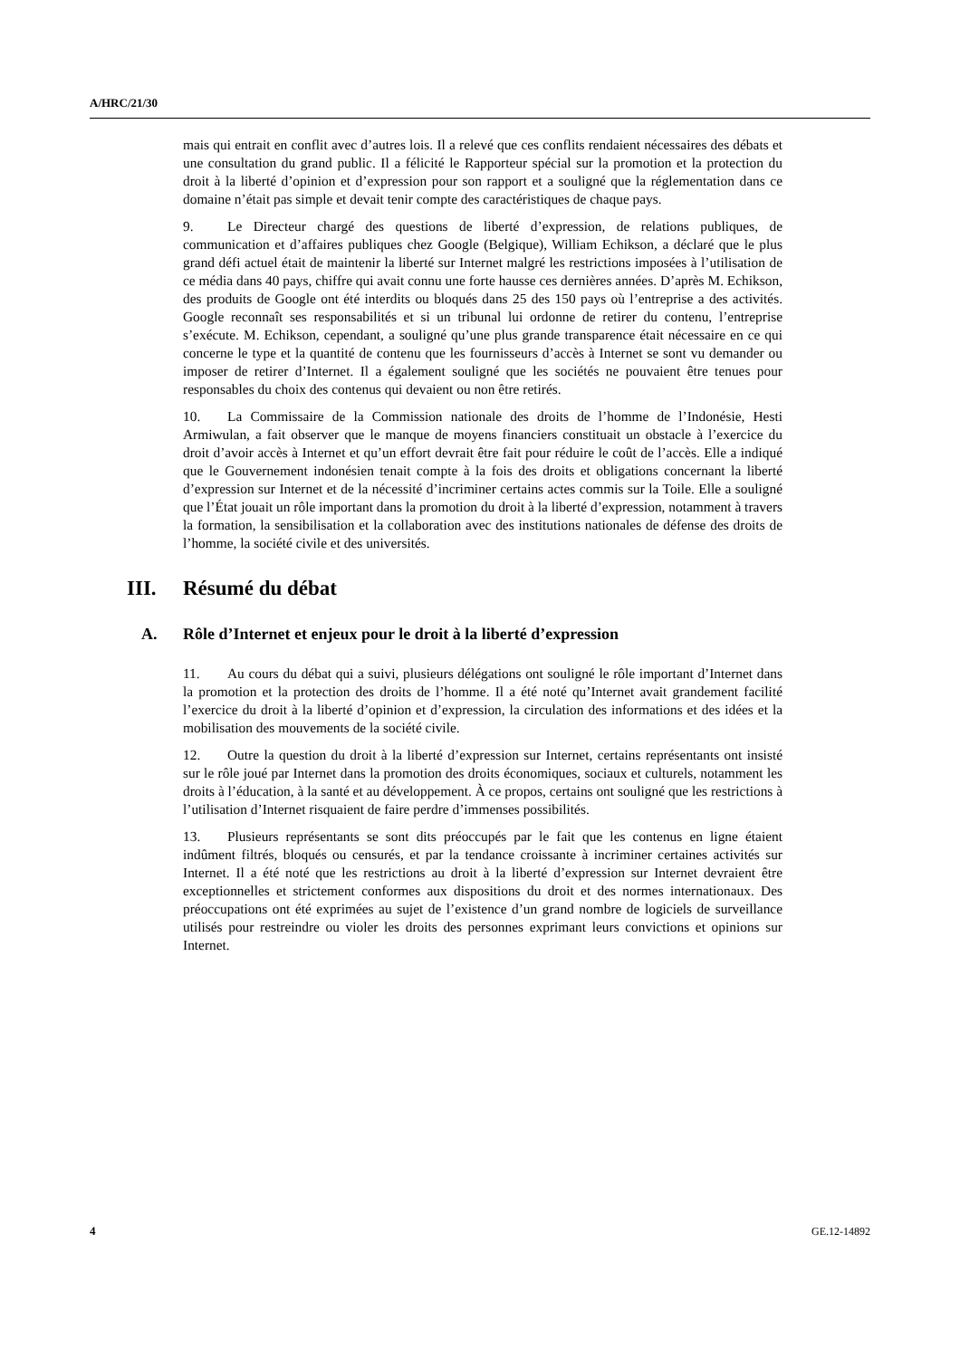A/HRC/21/30
mais qui entrait en conflit avec d’autres lois. Il a relevé que ces conflits rendaient nécessaires des débats et une consultation du grand public. Il a félicité le Rapporteur spécial sur la promotion et la protection du droit à la liberté d’opinion et d’expression pour son rapport et a souligné que la réglementation dans ce domaine n’était pas simple et devait tenir compte des caractéristiques de chaque pays.
9. Le Directeur chargé des questions de liberté d’expression, de relations publiques, de communication et d’affaires publiques chez Google (Belgique), William Echikson, a déclaré que le plus grand défi actuel était de maintenir la liberté sur Internet malgré les restrictions imposées à l’utilisation de ce média dans 40 pays, chiffre qui avait connu une forte hausse ces dernières années. D’après M. Echikson, des produits de Google ont été interdits ou bloqués dans 25 des 150 pays où l’entreprise a des activités. Google reconnaît ses responsabilités et si un tribunal lui ordonne de retirer du contenu, l’entreprise s’exécute. M. Echikson, cependant, a souligné qu’une plus grande transparence était nécessaire en ce qui concerne le type et la quantité de contenu que les fournisseurs d’accès à Internet se sont vu demander ou imposer de retirer d’Internet. Il a également souligné que les sociétés ne pouvaient être tenues pour responsables du choix des contenus qui devaient ou non être retirés.
10. La Commissaire de la Commission nationale des droits de l’homme de l’Indonésie, Hesti Armiwulan, a fait observer que le manque de moyens financiers constituait un obstacle à l’exercice du droit d’avoir accès à Internet et qu’un effort devrait être fait pour réduire le coût de l’accès. Elle a indiqué que le Gouvernement indonésien tenait compte à la fois des droits et obligations concernant la liberté d’expression sur Internet et de la nécessité d’incriminer certains actes commis sur la Toile. Elle a souligné que l’État jouait un rôle important dans la promotion du droit à la liberté d’expression, notamment à travers la formation, la sensibilisation et la collaboration avec des institutions nationales de défense des droits de l’homme, la société civile et des universités.
III. Résumé du débat
A. Rôle d’Internet et enjeux pour le droit à la liberté d’expression
11. Au cours du débat qui a suivi, plusieurs délégations ont souligné le rôle important d’Internet dans la promotion et la protection des droits de l’homme. Il a été noté qu’Internet avait grandement facilité l’exercice du droit à la liberté d’opinion et d’expression, la circulation des informations et des idées et la mobilisation des mouvements de la société civile.
12. Outre la question du droit à la liberté d’expression sur Internet, certains représentants ont insisté sur le rôle joué par Internet dans la promotion des droits économiques, sociaux et culturels, notamment les droits à l’éducation, à la santé et au développement. À ce propos, certains ont souligné que les restrictions à l’utilisation d’Internet risquaient de faire perdre d’immenses possibilités.
13. Plusieurs représentants se sont dits préoccupés par le fait que les contenus en ligne étaient indûment filtrés, bloqués ou censurés, et par la tendance croissante à incriminer certaines activités sur Internet. Il a été noté que les restrictions au droit à la liberté d’expression sur Internet devraient être exceptionnelles et strictement conformes aux dispositions du droit et des normes internationaux. Des préoccupations ont été exprimées au sujet de l’existence d’un grand nombre de logiciels de surveillance utilisés pour restreindre ou violer les droits des personnes exprimant leurs convictions et opinions sur Internet.
4 GE.12-14892